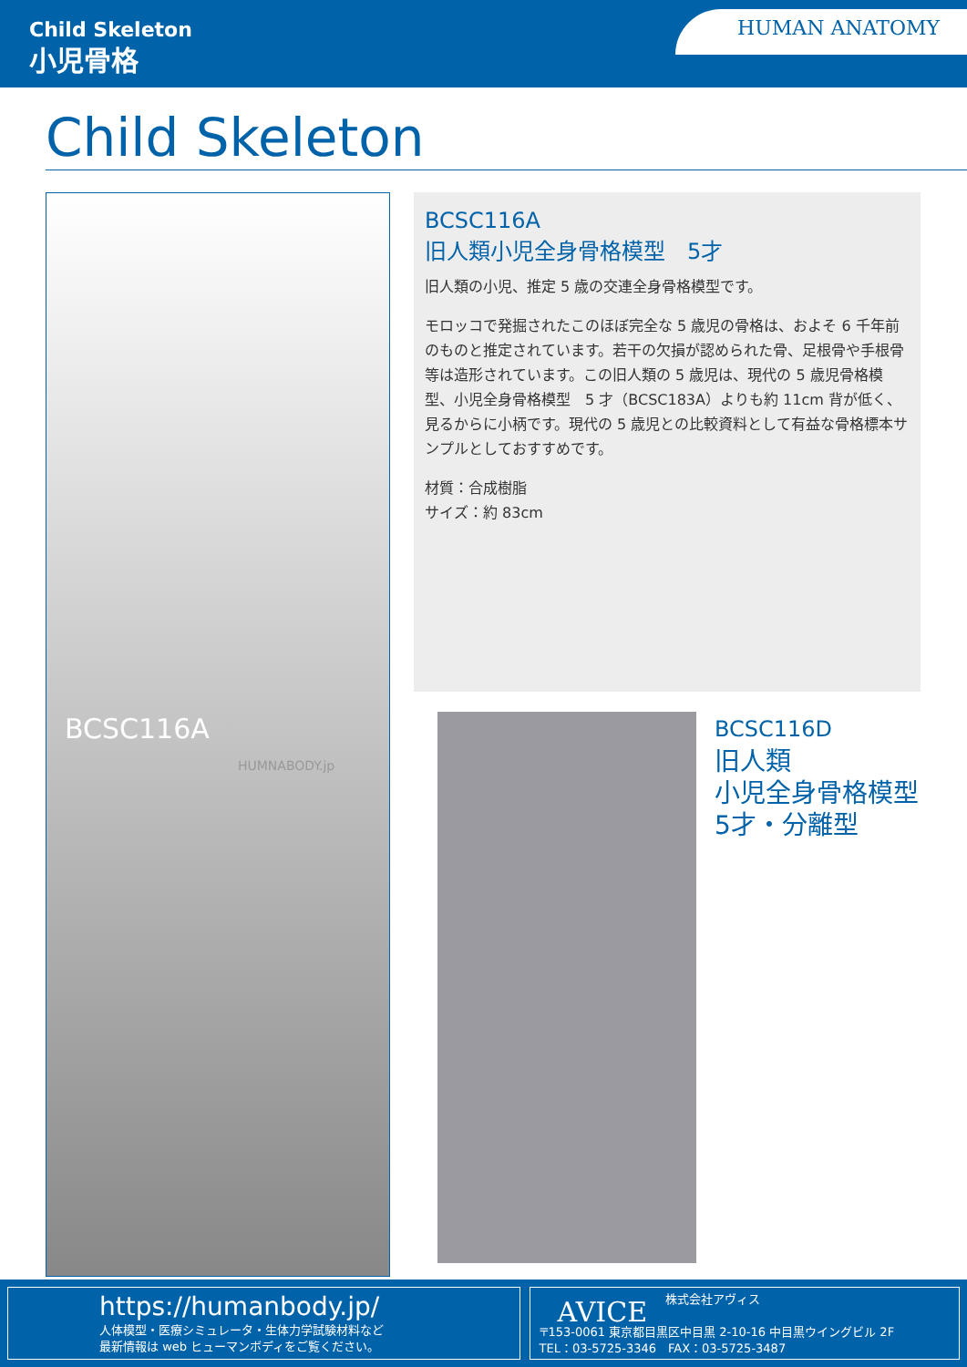Child Skeleton
小児骨格
HUMAN ANATOMY
Child Skeleton
BCSC116A
HUMNABODY.jp
BCSC116A
旧人類小児全身骨格模型　5才
旧人類の小児、推定 5 歳の交連全身骨格模型です。
モロッコで発掘されたこのほぼ完全な 5 歳児の骨格は、およそ 6 千年前のものと推定されています。若干の欠損が認められた骨、足根骨や手根骨等は造形されています。この旧人類の 5 歳児は、現代の 5 歳児骨格模型、小児全身骨格模型　5 才（BCSC183A）よりも約 11cm 背が低く、見るからに小柄です。現代の 5 歳児との比較資料として有益な骨格標本サンプルとしておすすめです。
材質：合成樹脂
サイズ：約 83cm
BCSC116D
旧人類
小児全身骨格模型
5才・分離型
https://humanbody.jp/
人体模型・医療シミュレータ・生体力学試験材料など
最新情報は web ヒューマンボディをご覧ください。
AVICE 株式会社アヴィス
〒153-0061 東京都目黒区中目黒 2-10-16 中目黒ウイングビル 2F
TEL：03-5725-3346　FAX：03-5725-3487